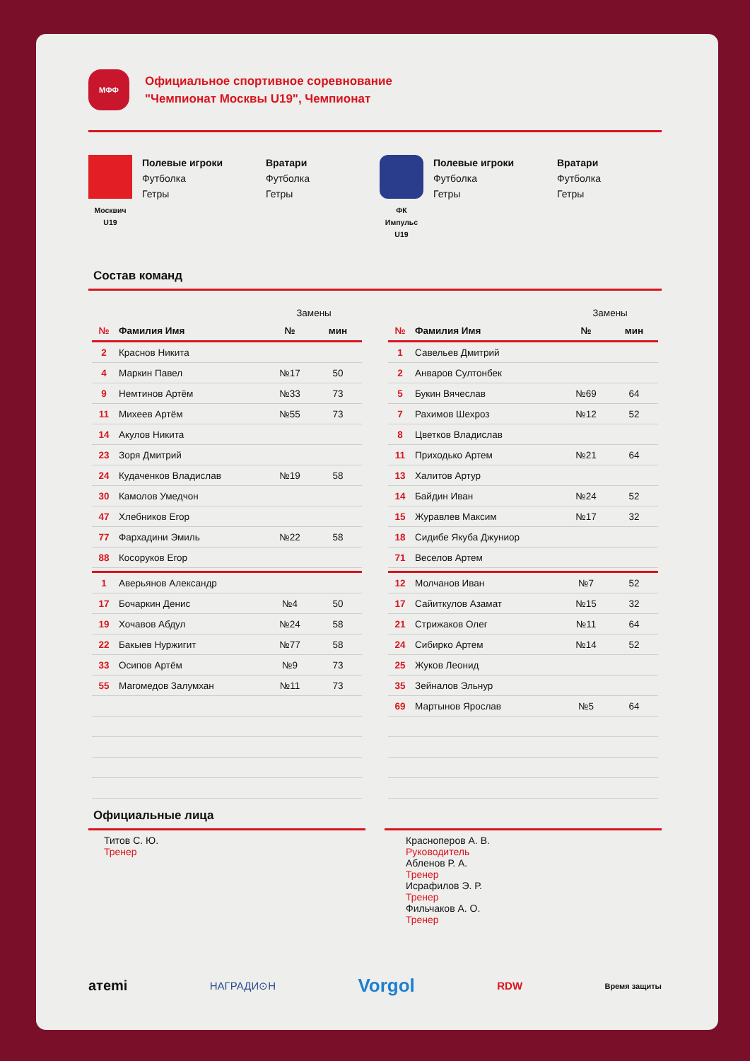МФФ
Официальное спортивное соревнование
"Чемпионат Москвы U19", Чемпионат
Москвич
U19
Полевые игроки
Футболка
Гетры
Вратари
Футболка
Гетры
ФК
Импульс
U19
Полевые игроки
Футболка
Гетры
Вратари
Футболка
Гетры
Состав команд
| | | Замены | |
| --- | --- | --- | --- |
| № | Фамилия Имя | № | мин |
| 2 | Краснов Никита | | |
| 4 | Маркин Павел | №17 | 50 |
| 9 | Немтинов Артём | №33 | 73 |
| 11 | Михеев Артём | №55 | 73 |
| 14 | Акулов Никита | | |
| 23 | Зоря Дмитрий | | |
| 24 | Кудаченков Владислав | №19 | 58 |
| 30 | Камолов Умедчон | | |
| 47 | Хлебников Егор | | |
| 77 | Фархадини Эмиль | №22 | 58 |
| 88 | Косоруков Егор | | |
| 1 | Аверьянов Александр | | |
| 17 | Бочаркин Денис | №4 | 50 |
| 19 | Хочавов Абдул | №24 | 58 |
| 22 | Бакыев Нуржигит | №77 | 58 |
| 33 | Осипов Артём | №9 | 73 |
| 55 | Магомедов Залумхан | №11 | 73 |
| | | Замены | |
| --- | --- | --- | --- |
| № | Фамилия Имя | № | мин |
| 1 | Савельев Дмитрий | | |
| 2 | Анваров Султонбек | | |
| 5 | Букин Вячеслав | №69 | 64 |
| 7 | Рахимов Шехроз | №12 | 52 |
| 8 | Цветков Владислав | | |
| 11 | Приходько Артем | №21 | 64 |
| 13 | Халитов Артур | | |
| 14 | Байдин Иван | №24 | 52 |
| 15 | Журавлев Максим | №17 | 32 |
| 18 | Сидибе Якуба Джуниор | | |
| 71 | Веселов Артем | | |
| 12 | Молчанов Иван | №7 | 52 |
| 17 | Сайиткулов Азамат | №15 | 32 |
| 21 | Стрижаков Олег | №11 | 64 |
| 24 | Сибирко Артем | №14 | 52 |
| 25 | Жуков Леонид | | |
| 35 | Зейналов Эльнур | | |
| 69 | Мартынов Ярослав | №5 | 64 |
Официальные лица
Титов С. Ю.
Тренер
Красноперов А. В.
Руководитель
Абленов Р. А.
Тренер
Исрафилов Э. Р.
Тренер
Фильчаков А. О.
Тренер
aтemi НАГРАДИ⊙Н Vorgol RDW Время защиты